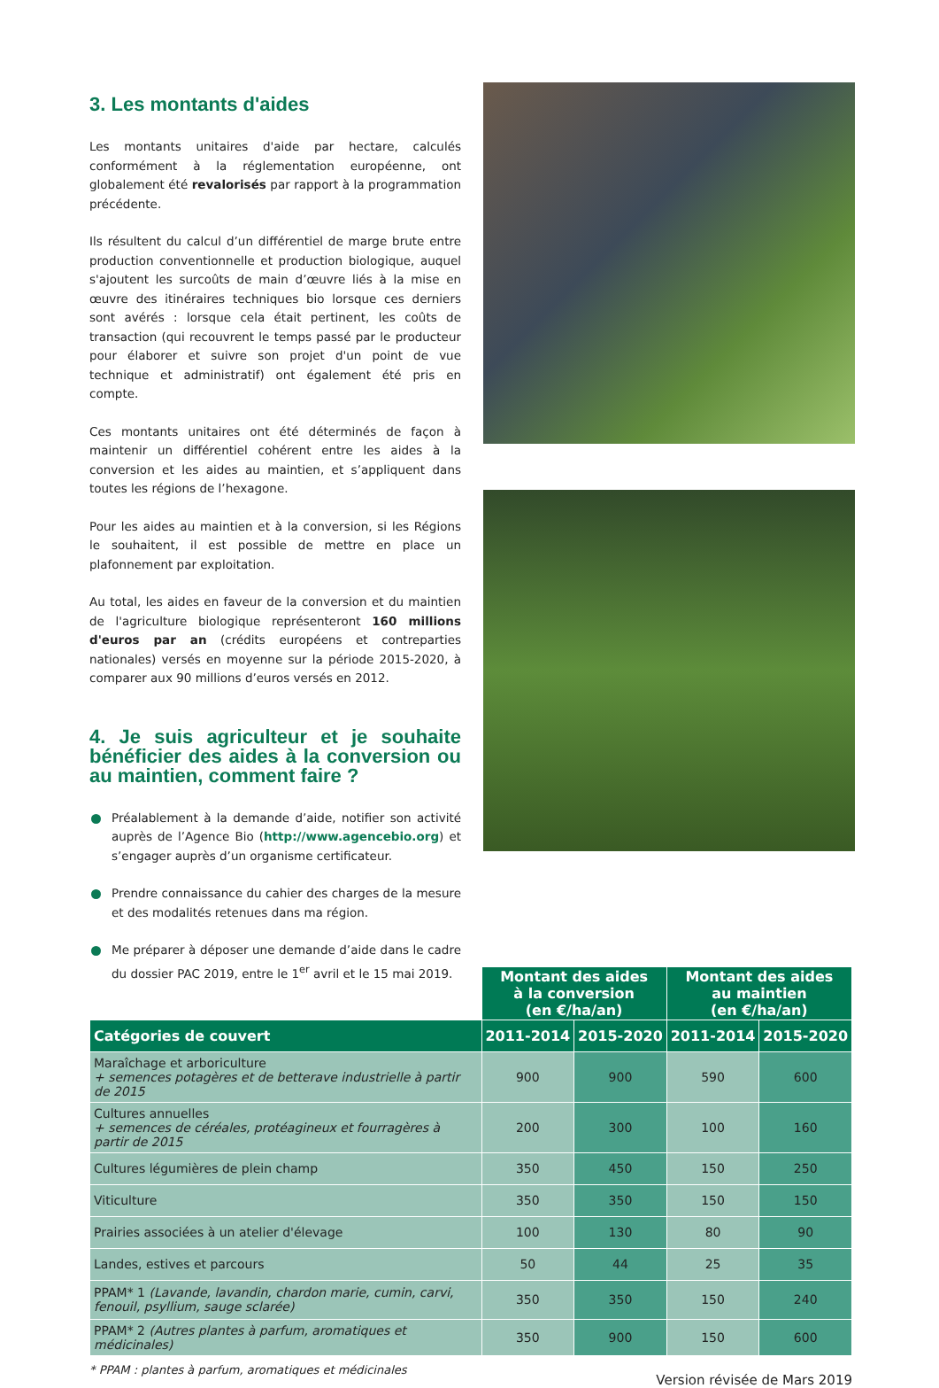3. Les montants d'aides
Les montants unitaires d'aide par hectare, calculés conformément à la réglementation européenne, ont globalement été revalorisés par rapport à la programmation précédente.
Ils résultent du calcul d’un différentiel de marge brute entre production conventionnelle et production biologique, auquel s'ajoutent les surcoûts de main d’œuvre liés à la mise en œuvre des itinéraires techniques bio lorsque ces derniers sont avérés : lorsque cela était pertinent, les coûts de transaction (qui recouvrent le temps passé par le producteur pour élaborer et suivre son projet d'un point de vue technique et administratif) ont également été pris en compte.
Ces montants unitaires ont été déterminés de façon à maintenir un différentiel cohérent entre les aides à la conversion et les aides au maintien, et s’appliquent dans toutes les régions de l’hexagone.
Pour les aides au maintien et à la conversion, si les Régions le souhaitent, il est possible de mettre en place un plafonnement par exploitation.
Au total, les aides en faveur de la conversion et du maintien de l'agriculture biologique représenteront 160 millions d'euros par an (crédits européens et contreparties nationales) versés en moyenne sur la période 2015-2020, à comparer aux 90 millions d’euros versés en 2012.
4. Je suis agriculteur et je souhaite bénéficier des aides à la conversion ou au maintien, comment faire ?
Préalablement à la demande d’aide, notifier son activité auprès de l’Agence Bio (http://www.agencebio.org) et s’engager auprès d’un organisme certificateur.
Prendre connaissance du cahier des charges de la mesure et des modalités retenues dans ma région.
Me préparer à déposer une demande d’aide dans le cadre du dossier PAC 2019, entre le 1<sup>er</sup> avril et le 15 mai 2019.
| | Montant des aides à la conversion (en €/ha/an) | | Montant des aides au maintien (en €/ha/an) | |
| Catégories de couvert | 2011-2014 | 2015-2020 | 2011-2014 | 2015-2020 |
| Maraîchage et arboriculture + semences potagères et de betterave industrielle à partir de 2015 | 900 | 900 | 590 | 600 |
| Cultures annuelles + semences de céréales, protéagineux et fourragères à partir de 2015 | 200 | 300 | 100 | 160 |
| Cultures légumières de plein champ | 350 | 450 | 150 | 250 |
| Viticulture | 350 | 350 | 150 | 150 |
| Prairies associées à un atelier d'élevage | 100 | 130 | 80 | 90 |
| Landes, estives et parcours | 50 | 44 | 25 | 35 |
| PPAM* 1 (Lavande, lavandin, chardon marie, cumin, carvi, fenouil, psyllium, sauge sclarée) | 350 | 350 | 150 | 240 |
| PPAM* 2 (Autres plantes à parfum, aromatiques et médicinales) | 350 | 900 | 150 | 600 |
* PPAM : plantes à parfum, aromatiques et médicinales Version révisée de Mars 2019